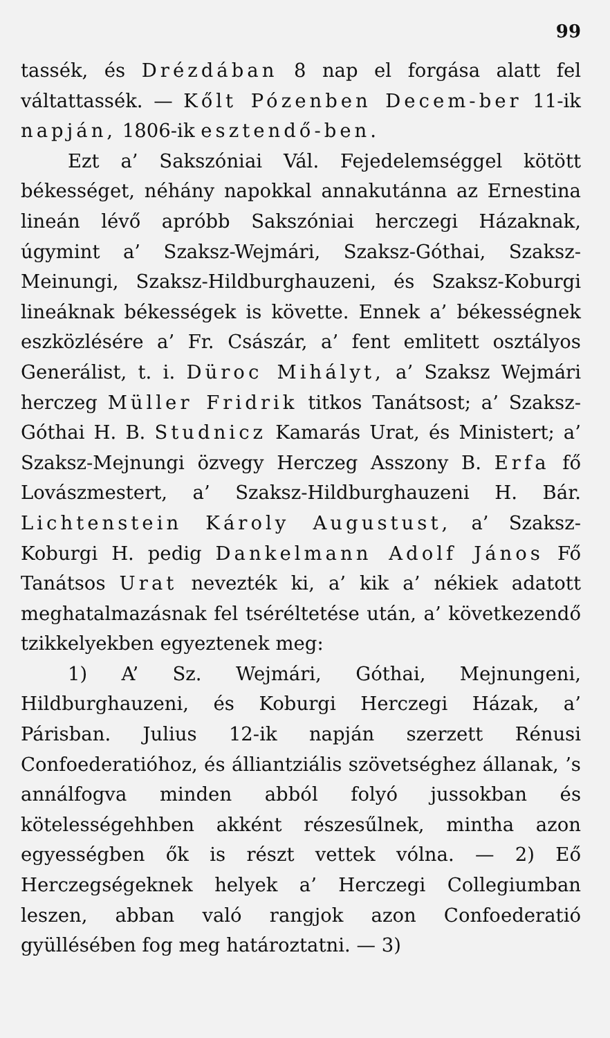99
tassék, és Drézdában 8 nap el forgása alatt fel váltattassék. — Kőlt Pózenben Decem-ber 11-ik napján, 1806-ik esztendő-ben.
Ezt a’ Sakszóniai Vál. Fejedelemséggel kötött békességet, néhány napokkal annakutánna az Ernestina lineán lévő apróbb Sakszóniai herczegi Házaknak, úgymint a’ Szaksz-Wejmári, Szaksz-Góthai, Szaksz-Meinungi, Szaksz-Hildburghauzeni, és Szaksz-Koburgi lineáknak békességek is követte. Ennek a’ békességnek eszközlésére a’ Fr. Császár, a’ fent emlitett osztályos Generálist, t. i. Düroc Mihályt, a’ Szaksz Wejmári herczeg Müller Fridrik titkos Tanátsost; a’ Szaksz-Góthai H. B. Studnicz Kamarás Urat, és Ministert; a’ Szaksz-Mejnungi özvegy Herczeg Asszony B. Erfa fő Lovászmestert, a’ Szaksz-Hildburghauzeni H. Bár. Lichtenstein Károly Augustust, a’ Szaksz-Koburgi H. pedig Dankelmann Adolf János Fő Tanátsos Urat nevezték ki, a’ kik a’ nékiek adatott meghatalmazásnak fel tséréltetése után, a’ következendő tzikkelyekben egyeztenek meg:
1) A’ Sz. Wejmári, Góthai, Mejnungeni, Hildburghauzeni, és Koburgi Herczegi Házak, a’ Párisban. Julius 12-ik napján szerzett Rénusi Confoederatióhoz, és álliantziális szövetséghez állanak, ’s annálfogva minden abból folyó jussokban és kötelességehhben akként részesűlnek, mintha azon egyességben ők is részt vettek vólna. — 2) Eő Herczegségeknek helyek a’ Herczegi Collegiumban leszen, abban való rangjok azon Confoederatió gyüllésében fog meg határoztatni. — 3)